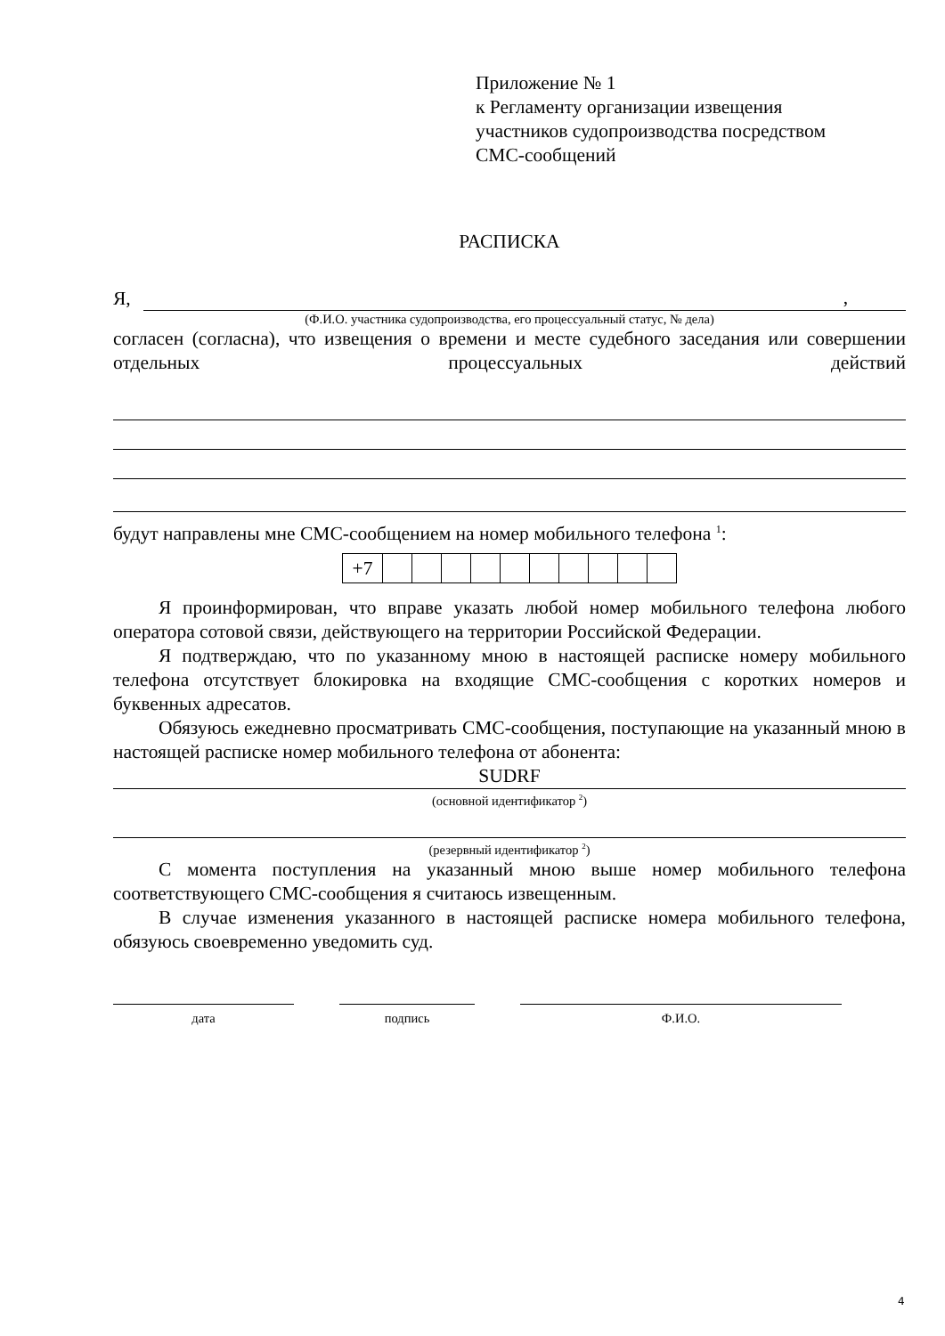Приложение № 1
к Регламенту организации извещения
участников судопроизводства посредством
СМС-сообщений
РАСПИСКА
Я,,
(Ф.И.О. участника судопроизводства, его процессуальный статус, № дела)
согласен (согласна), что извещения о времени и месте судебного заседания или совершении отдельных процессуальных действий
будут направлены мне СМС-сообщением на номер мобильного телефона <sup>1</sup>:
| +7 | | | | | | | | | | |
Я проинформирован, что вправе указать любой номер мобильного телефона любого оператора сотовой связи, действующего на территории Российской Федерации.
Я подтверждаю, что по указанному мною в настоящей расписке номеру мобильного телефона отсутствует блокировка на входящие СМС-сообщения с коротких номеров и буквенных адресатов.
Обязуюсь ежедневно просматривать СМС-сообщения, поступающие на указанный мною в настоящей расписке номер мобильного телефона от абонента:
SUDRF
(основной идентификатор <sup>2</sup>)
(резервный идентификатор <sup>2</sup>)
С момента поступления на указанный мною выше номер мобильного телефона соответствующего СМС-сообщения я считаюсь извещенным.
В случае изменения указанного в настоящей расписке номера мобильного телефона, обязуюсь своевременно уведомить суд.
дата подпись Ф.И.О.
4